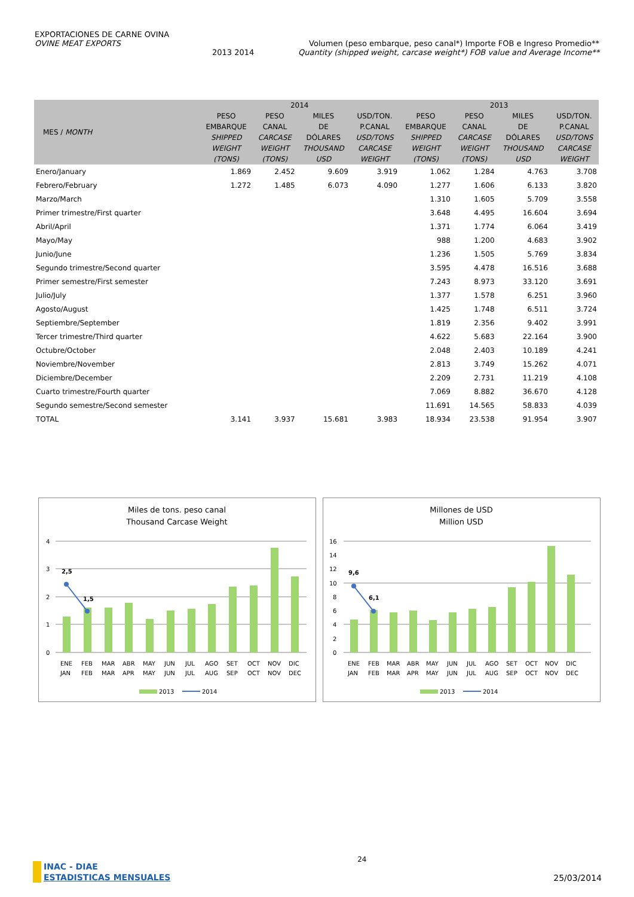EXPORTACIONES DE CARNE OVINA
OVINE MEAT EXPORTS Volumen (peso embarque, peso canal*) Importe FOB e Ingreso Promedio**
2013 2014 Quantity (shipped weight, carcase weight*) FOB value and Average Income**
| MES / MONTH | 2014 | | | | 2013 | | | |
| --- | --- | --- | --- | --- | --- | --- | --- | --- |
| | PESO EMBARQUE SHIPPED WEIGHT (TONS) | PESO CANAL CARCASE WEIGHT (TONS) | MILES DE DÓLARES THOUSAND USD | USD/TON. P.CANAL USD/TONS CARCASE WEIGHT | PESO EMBARQUE SHIPPED WEIGHT (TONS) | PESO CANAL CARCASE WEIGHT (TONS) | MILES DE DÓLARES THOUSAND USD | USD/TON. P.CANAL USD/TONS CARCASE WEIGHT |
| Enero/January | 1.869 | 2.452 | 9.609 | 3.919 | 1.062 | 1.284 | 4.763 | 3.708 |
| Febrero/February | 1.272 | 1.485 | 6.073 | 4.090 | 1.277 | 1.606 | 6.133 | 3.820 |
| Marzo/March | | | | | 1.310 | 1.605 | 5.709 | 3.558 |
| Primer trimestre/First quarter | | | | | 3.648 | 4.495 | 16.604 | 3.694 |
| Abril/April | | | | | 1.371 | 1.774 | 6.064 | 3.419 |
| Mayo/May | | | | | 988 | 1.200 | 4.683 | 3.902 |
| Junio/June | | | | | 1.236 | 1.505 | 5.769 | 3.834 |
| Segundo trimestre/Second quarter | | | | | 3.595 | 4.478 | 16.516 | 3.688 |
| Primer semestre/First semester | | | | | 7.243 | 8.973 | 33.120 | 3.691 |
| Julio/July | | | | | 1.377 | 1.578 | 6.251 | 3.960 |
| Agosto/August | | | | | 1.425 | 1.748 | 6.511 | 3.724 |
| Septiembre/September | | | | | 1.819 | 2.356 | 9.402 | 3.991 |
| Tercer trimestre/Third quarter | | | | | 4.622 | 5.683 | 22.164 | 3.900 |
| Octubre/October | | | | | 2.048 | 2.403 | 10.189 | 4.241 |
| Noviembre/November | | | | | 2.813 | 3.749 | 15.262 | 4.071 |
| Diciembre/December | | | | | 2.209 | 2.731 | 11.219 | 4.108 |
| Cuarto trimestre/Fourth quarter | | | | | 7.069 | 8.882 | 36.670 | 4.128 |
| Segundo semestre/Second semester | | | | | 11.691 | 14.565 | 58.833 | 4.039 |
| TOTAL | 3.141 | 3.937 | 15.681 | 3.983 | 18.934 | 23.538 | 91.954 | 3.907 |
Miles de tons. peso canal
Thousand Carcase Weight
4
3
2
1
0
2,5
1,5
ENE
FEB
MAR
ABR
MAY
JUN
JUL
AGO
SET
OCT
NOV
DIC
JAN
FEB
MAR
APR
MAY
JUN
JUL
AUG
SEP
OCT
NOV
DEC
2013
2014
Millones de USD
Million USD
16
14
12
10
8
6
4
2
0
9,6
6,1
ENE
FEB
MAR
ABR
MAY
JUN
JUL
AGO
SET
OCT
NOV
DIC
JAN
FEB
MAR
APR
MAY
JUN
JUL
AUG
SEP
OCT
NOV
DEC
2013
2014
INAC - DIAE
ESTADISTICAS MENSUALES
24
25/03/2014